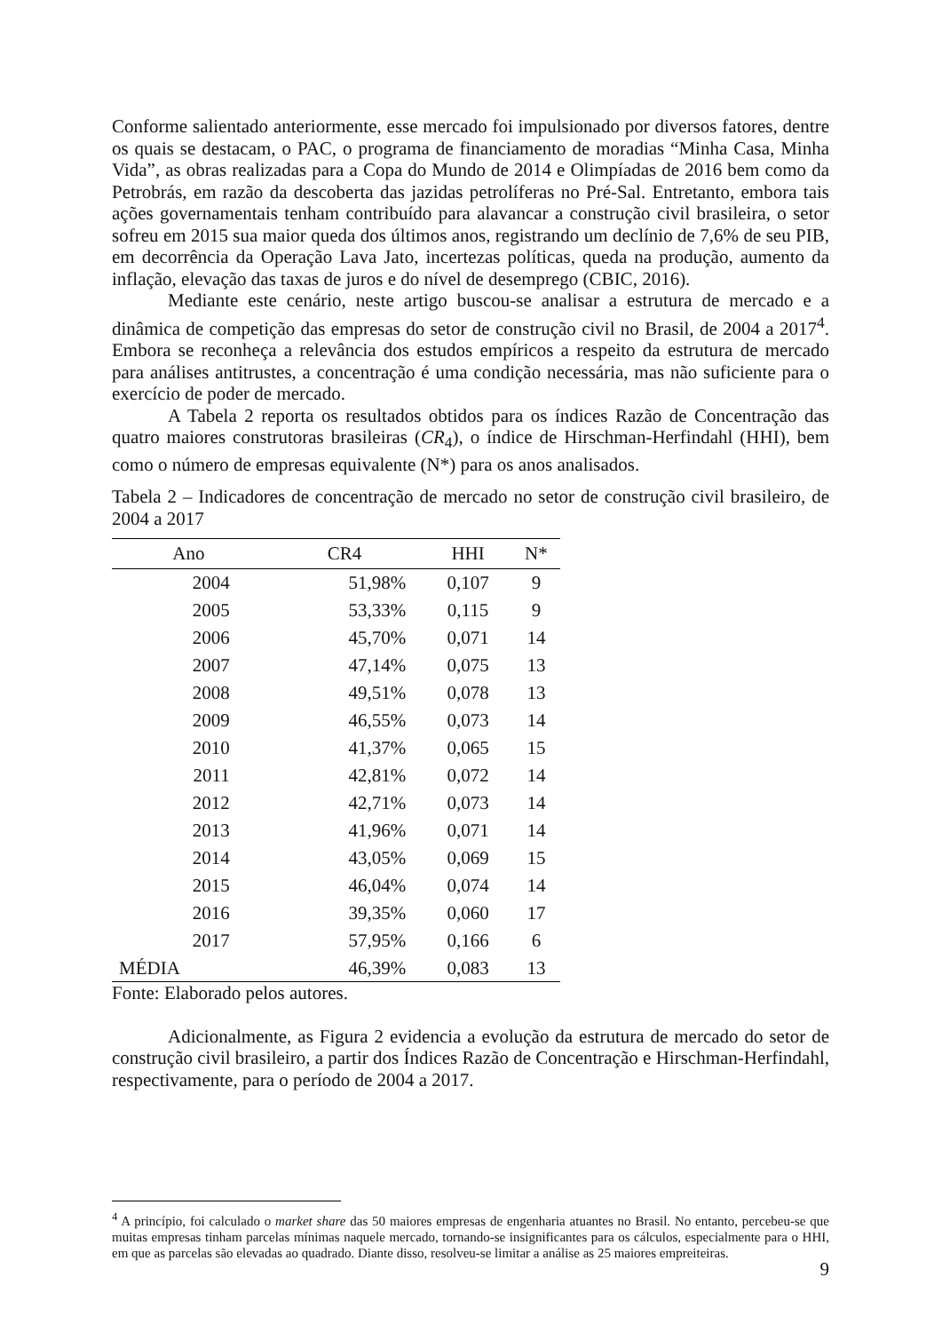Conforme salientado anteriormente, esse mercado foi impulsionado por diversos fatores, dentre os quais se destacam, o PAC, o programa de financiamento de moradias “Minha Casa, Minha Vida”, as obras realizadas para a Copa do Mundo de 2014 e Olimpíadas de 2016 bem como da Petrobrás, em razão da descoberta das jazidas petrolíferas no Pré-Sal. Entretanto, embora tais ações governamentais tenham contribuído para alavancar a construção civil brasileira, o setor sofreu em 2015 sua maior queda dos últimos anos, registrando um declínio de 7,6% de seu PIB, em decorrência da Operação Lava Jato, incertezas políticas, queda na produção, aumento da inflação, elevação das taxas de juros e do nível de desemprego (CBIC, 2016).
Mediante este cenário, neste artigo buscou-se analisar a estrutura de mercado e a dinâmica de competição das empresas do setor de construção civil no Brasil, de 2004 a 2017<sup>4</sup>. Embora se reconheça a relevância dos estudos empíricos a respeito da estrutura de mercado para análises antitrustes, a concentração é uma condição necessária, mas não suficiente para o exercício de poder de mercado.
A Tabela 2 reporta os resultados obtidos para os índices Razão de Concentração das quatro maiores construtoras brasileiras (CR<sub>4</sub>), o índice de Hirschman-Herfindahl (HHI), bem como o número de empresas equivalente (N*) para os anos analisados.
Tabela 2 – Indicadores de concentração de mercado no setor de construção civil brasileiro, de 2004 a 2017
| Ano | CR4 | HHI | N* |
| --- | --- | --- | --- |
| 2004 | 51,98% | 0,107 | 9 |
| 2005 | 53,33% | 0,115 | 9 |
| 2006 | 45,70% | 0,071 | 14 |
| 2007 | 47,14% | 0,075 | 13 |
| 2008 | 49,51% | 0,078 | 13 |
| 2009 | 46,55% | 0,073 | 14 |
| 2010 | 41,37% | 0,065 | 15 |
| 2011 | 42,81% | 0,072 | 14 |
| 2012 | 42,71% | 0,073 | 14 |
| 2013 | 41,96% | 0,071 | 14 |
| 2014 | 43,05% | 0,069 | 15 |
| 2015 | 46,04% | 0,074 | 14 |
| 2016 | 39,35% | 0,060 | 17 |
| 2017 | 57,95% | 0,166 | 6 |
| MÉDIA | 46,39% | 0,083 | 13 |
Fonte: Elaborado pelos autores.
Adicionalmente, as Figura 2 evidencia a evolução da estrutura de mercado do setor de construção civil brasileiro, a partir dos Índices Razão de Concentração e Hirschman-Herfindahl, respectivamente, para o período de 2004 a 2017.
<sup>4</sup> A princípio, foi calculado o market share das 50 maiores empresas de engenharia atuantes no Brasil. No entanto, percebeu-se que muitas empresas tinham parcelas mínimas naquele mercado, tornando-se insignificantes para os cálculos, especialmente para o HHI, em que as parcelas são elevadas ao quadrado. Diante disso, resolveu-se limitar a análise as 25 maiores empreiteiras.
9